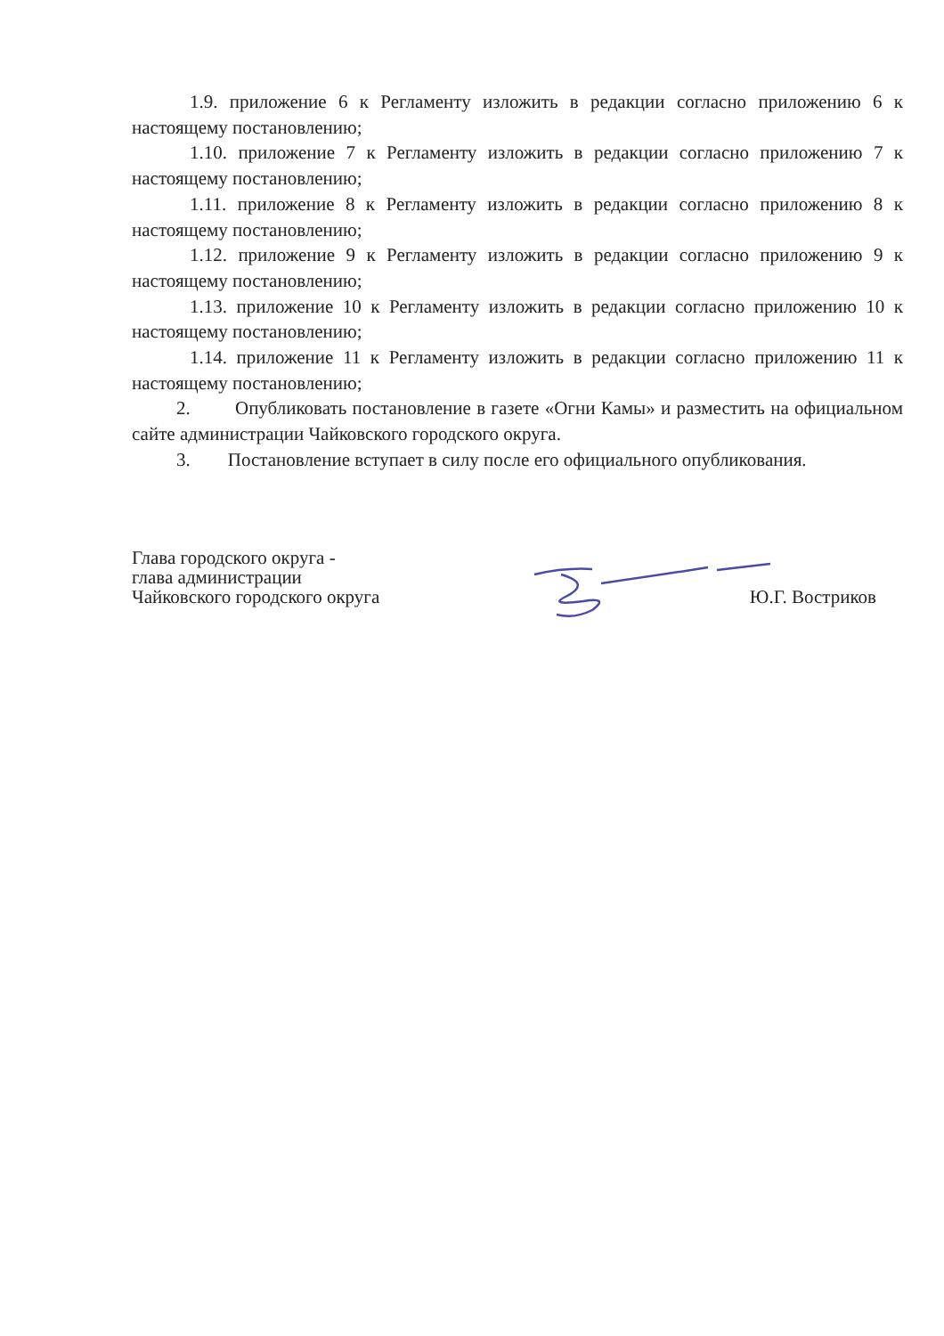1.9. приложение 6 к Регламенту изложить в редакции согласно приложению 6 к настоящему постановлению;
1.10. приложение 7 к Регламенту изложить в редакции согласно приложению 7 к настоящему постановлению;
1.11. приложение 8 к Регламенту изложить в редакции согласно приложению 8 к настоящему постановлению;
1.12. приложение 9 к Регламенту изложить в редакции согласно приложению 9 к настоящему постановлению;
1.13. приложение 10 к Регламенту изложить в редакции согласно приложению 10 к настоящему постановлению;
1.14. приложение 11 к Регламенту изложить в редакции согласно приложению 11 к настоящему постановлению;
2. Опубликовать постановление в газете «Огни Камы» и разместить на официальном сайте администрации Чайковского городского округа.
3. Постановление вступает в силу после его официального опубликования.
Глава городского округа -
глава администрации
Чайковского городского округа
Ю.Г. Востриков